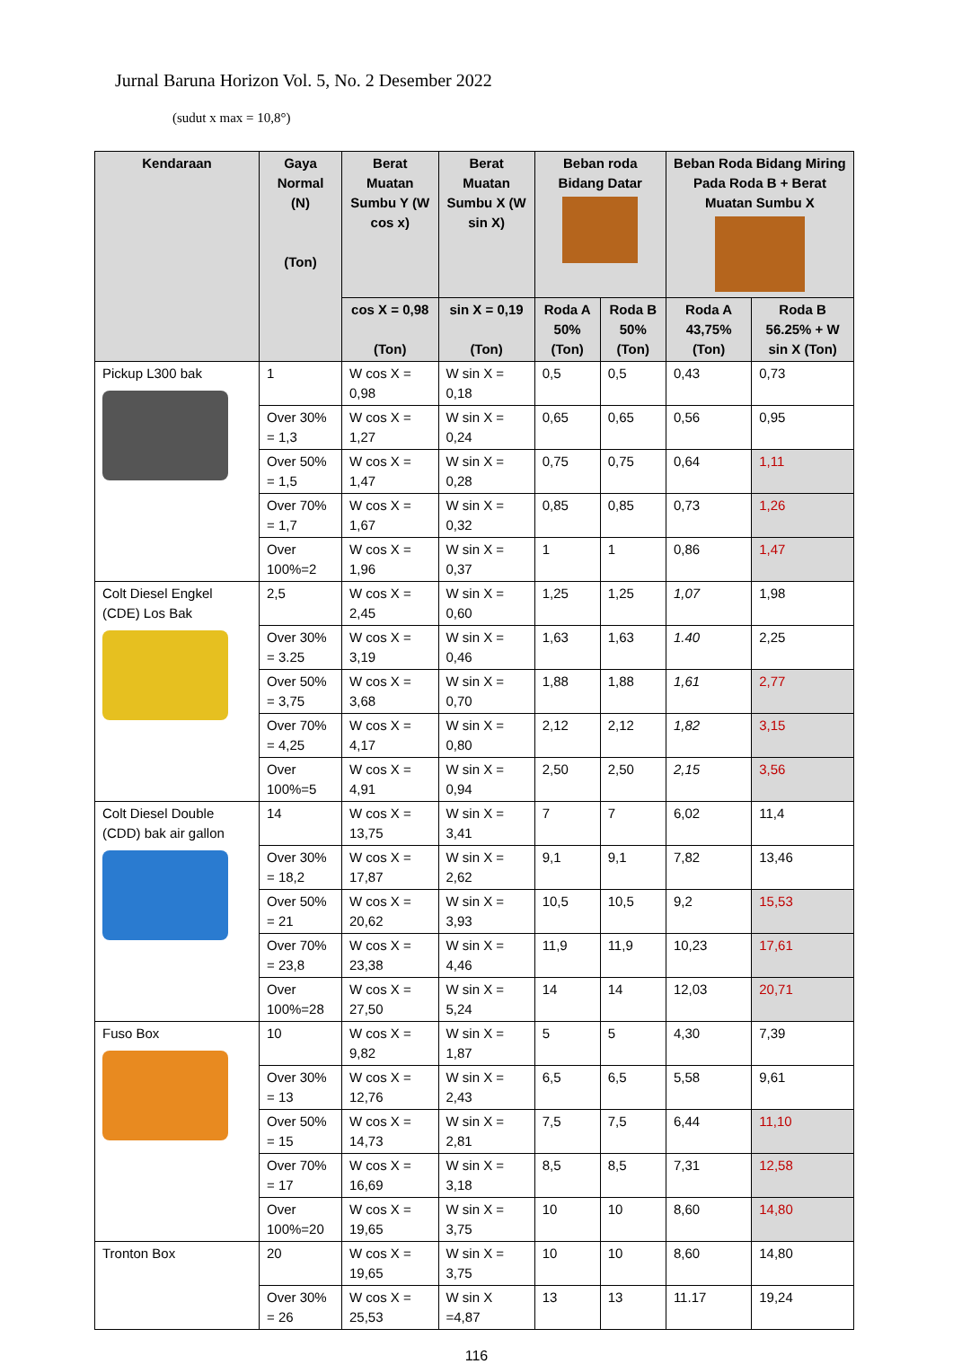Jurnal Baruna Horizon Vol. 5, No. 2 Desember 2022
(sudut x max = 10,8°)
| Kendaraan | Gaya Normal (N) (Ton) | Berat Muatan Sumbu Y (W cos x) | Berat Muatan Sumbu X (W sin X) | Beban roda Bidang Datar | | Beban Roda Bidang Miring Pada Roda B + Berat Muatan Sumbu X | |
| --- | --- | --- | --- | --- | --- | --- | --- |
| | | cos X = 0,98 (Ton) | sin X = 0,19 (Ton) | Roda A 50% (Ton) | Roda B 50% (Ton) | Roda A 43,75% (Ton) | Roda B 56.25% + W sin X (Ton) |
| Pickup L300 bak | 1 | W cos X = 0,98 | W sin X = 0,18 | 0,5 | 0,5 | 0,43 | 0,73 |
| | Over 30% = 1,3 | W cos X = 1,27 | W sin X = 0,24 | 0,65 | 0,65 | 0,56 | 0,95 |
| | Over 50% = 1,5 | W cos X = 1,47 | W sin X = 0,28 | 0,75 | 0,75 | 0,64 | 1,11 |
| | Over 70% = 1,7 | W cos X = 1,67 | W sin X = 0,32 | 0,85 | 0,85 | 0,73 | 1,26 |
| | Over 100%=2 | W cos X = 1,96 | W sin X = 0,37 | 1 | 1 | 0,86 | 1,47 |
| Colt Diesel Engkel (CDE) Los Bak | 2,5 | W cos X = 2,45 | W sin X = 0,60 | 1,25 | 1,25 | 1,07 | 1,98 |
| | Over 30% = 3.25 | W cos X = 3,19 | W sin X = 0,46 | 1,63 | 1,63 | 1.40 | 2,25 |
| | Over 50% = 3,75 | W cos X = 3,68 | W sin X = 0,70 | 1,88 | 1,88 | 1,61 | 2,77 |
| | Over 70% = 4,25 | W cos X = 4,17 | W sin X = 0,80 | 2,12 | 2,12 | 1,82 | 3,15 |
| | Over 100%=5 | W cos X = 4,91 | W sin X = 0,94 | 2,50 | 2,50 | 2,15 | 3,56 |
| Colt Diesel Double (CDD) bak air gallon | 14 | W cos X = 13,75 | W sin X = 3,41 | 7 | 7 | 6,02 | 11,4 |
| | Over 30% = 18,2 | W cos X = 17,87 | W sin X = 2,62 | 9,1 | 9,1 | 7,82 | 13,46 |
| | Over 50% = 21 | W cos X = 20,62 | W sin X = 3,93 | 10,5 | 10,5 | 9,2 | 15,53 |
| | Over 70% = 23,8 | W cos X = 23,38 | W sin X = 4,46 | 11,9 | 11,9 | 10,23 | 17,61 |
| | Over 100%=28 | W cos X = 27,50 | W sin X = 5,24 | 14 | 14 | 12,03 | 20,71 |
| Fuso Box | 10 | W cos X = 9,82 | W sin X = 1,87 | 5 | 5 | 4,30 | 7,39 |
| | Over 30% = 13 | W cos X = 12,76 | W sin X = 2,43 | 6,5 | 6,5 | 5,58 | 9,61 |
| | Over 50% = 15 | W cos X = 14,73 | W sin X = 2,81 | 7,5 | 7,5 | 6,44 | 11,10 |
| | Over 70% = 17 | W cos X = 16,69 | W sin X = 3,18 | 8,5 | 8,5 | 7,31 | 12,58 |
| | Over 100%=20 | W cos X = 19,65 | W sin X = 3,75 | 10 | 10 | 8,60 | 14,80 |
| Tronton Box | 20 | W cos X = 19,65 | W sin X = 3,75 | 10 | 10 | 8,60 | 14,80 |
| | Over 30% = 26 | W cos X = 25,53 | W sin X =4,87 | 13 | 13 | 11.17 | 19,24 |
116